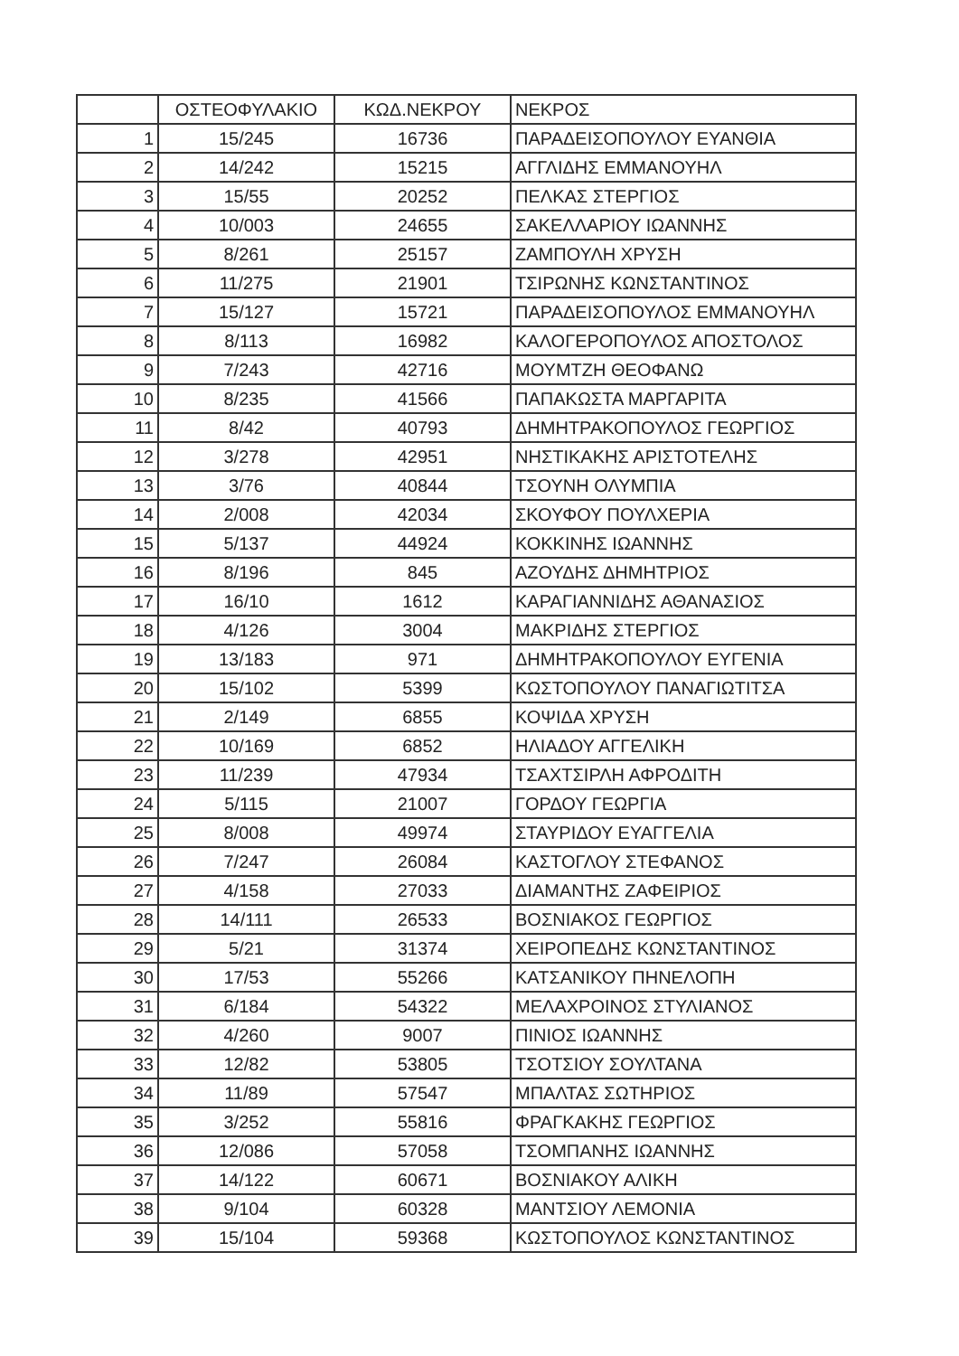| | ΟΣΤΕΟΦΥΛΑΚΙΟ | ΚΩΔ.ΝΕΚΡΟΥ | ΝΕΚΡΟΣ |
| --- | --- | --- | --- |
| 1 | 15/245 | 16736 | ΠΑΡΑΔΕΙΣΟΠΟΥΛΟΥ ΕΥΑΝΘΙΑ |
| 2 | 14/242 | 15215 | ΑΓΓΛΙΔΗΣ ΕΜΜΑΝΟΥΗΛ |
| 3 | 15/55 | 20252 | ΠΕΛΚΑΣ ΣΤΕΡΓΙΟΣ |
| 4 | 10/003 | 24655 | ΣΑΚΕΛΛΑΡΙΟΥ ΙΩΑΝΝΗΣ |
| 5 | 8/261 | 25157 | ΖΑΜΠΟΥΛΗ ΧΡΥΣΗ |
| 6 | 11/275 | 21901 | ΤΣΙΡΩΝΗΣ ΚΩΝΣΤΑΝΤΙΝΟΣ |
| 7 | 15/127 | 15721 | ΠΑΡΑΔΕΙΣΟΠΟΥΛΟΣ ΕΜΜΑΝΟΥΗΛ |
| 8 | 8/113 | 16982 | ΚΑΛΟΓΕΡΟΠΟΥΛΟΣ ΑΠΟΣΤΟΛΟΣ |
| 9 | 7/243 | 42716 | ΜΟΥΜΤΖΗ ΘΕΟΦΑΝΩ |
| 10 | 8/235 | 41566 | ΠΑΠΑΚΩΣΤΑ ΜΑΡΓΑΡΙΤΑ |
| 11 | 8/42 | 40793 | ΔΗΜΗΤΡΑΚΟΠΟΥΛΟΣ ΓΕΩΡΓΙΟΣ |
| 12 | 3/278 | 42951 | ΝΗΣΤΙΚΑΚΗΣ ΑΡΙΣΤΟΤΕΛΗΣ |
| 13 | 3/76 | 40844 | ΤΣΟΥΝΗ ΟΛΥΜΠΙΑ |
| 14 | 2/008 | 42034 | ΣΚΟΥΦΟΥ ΠΟΥΛΧΕΡΙΑ |
| 15 | 5/137 | 44924 | ΚΟΚΚΙΝΗΣ ΙΩΑΝΝΗΣ |
| 16 | 8/196 | 845 | ΑΖΟΥΔΗΣ ΔΗΜΗΤΡΙΟΣ |
| 17 | 16/10 | 1612 | ΚΑΡΑΓΙΑΝΝΙΔΗΣ ΑΘΑΝΑΣΙΟΣ |
| 18 | 4/126 | 3004 | ΜΑΚΡΙΔΗΣ ΣΤΕΡΓΙΟΣ |
| 19 | 13/183 | 971 | ΔΗΜΗΤΡΑΚΟΠΟΥΛΟΥ ΕΥΓΕΝΙΑ |
| 20 | 15/102 | 5399 | ΚΩΣΤΟΠΟΥΛΟΥ ΠΑΝΑΓΙΩΤΙΤΣΑ |
| 21 | 2/149 | 6855 | ΚΟΨΙΔΑ ΧΡΥΣΗ |
| 22 | 10/169 | 6852 | ΗΛΙΑΔΟΥ ΑΓΓΕΛΙΚΗ |
| 23 | 11/239 | 47934 | ΤΣΑΧΤΣΙΡΛΗ ΑΦΡΟΔΙΤΗ |
| 24 | 5/115 | 21007 | ΓΟΡΔΟΥ ΓΕΩΡΓΙΑ |
| 25 | 8/008 | 49974 | ΣΤΑΥΡΙΔΟΥ ΕΥΑΓΓΕΛΙΑ |
| 26 | 7/247 | 26084 | ΚΑΣΤΟΓΛΟΥ ΣΤΕΦΑΝΟΣ |
| 27 | 4/158 | 27033 | ΔΙΑΜΑΝΤΗΣ ΖΑΦΕΙΡΙΟΣ |
| 28 | 14/111 | 26533 | ΒΟΣΝΙΑΚΟΣ ΓΕΩΡΓΙΟΣ |
| 29 | 5/21 | 31374 | ΧΕΙΡΟΠΕΔΗΣ ΚΩΝΣΤΑΝΤΙΝΟΣ |
| 30 | 17/53 | 55266 | ΚΑΤΣΑΝΙΚΟΥ ΠΗΝΕΛΟΠΗ |
| 31 | 6/184 | 54322 | ΜΕΛΑΧΡΟΙΝΟΣ ΣΤΥΛΙΑΝΟΣ |
| 32 | 4/260 | 9007 | ΠΙΝΙΟΣ ΙΩΑΝΝΗΣ |
| 33 | 12/82 | 53805 | ΤΣΟΤΣΙΟΥ ΣΟΥΛΤΑΝΑ |
| 34 | 11/89 | 57547 | ΜΠΑΛΤΑΣ ΣΩΤΗΡΙΟΣ |
| 35 | 3/252 | 55816 | ΦΡΑΓΚΑΚΗΣ ΓΕΩΡΓΙΟΣ |
| 36 | 12/086 | 57058 | ΤΣΟΜΠΑΝΗΣ ΙΩΑΝΝΗΣ |
| 37 | 14/122 | 60671 | ΒΟΣΝΙΑΚΟΥ ΑΛΙΚΗ |
| 38 | 9/104 | 60328 | ΜΑΝΤΣΙΟΥ ΛΕΜΟΝΙΑ |
| 39 | 15/104 | 59368 | ΚΩΣΤΟΠΟΥΛΟΣ ΚΩΝΣΤΑΝΤΙΝΟΣ |